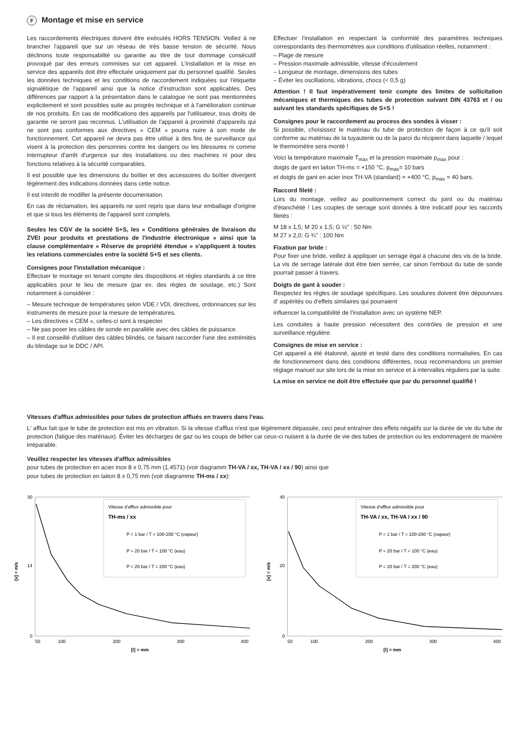F Montage et mise en service
Les raccordements électriques doivent être exécutés HORS TENSION. Veillez à ne brancher l'appareil que sur un réseau de très basse tension de sécurité. Nous déclinons toute responsabilité ou garantie au titre de tout dommage consécutif provoqué par des erreurs commises sur cet appareil. L'installation et la mise en service des appareils doit être effectuée uniquement par du personnel qualifié. Seules les données techniques et les conditions de raccordement indiquées sur l'étiquette signalétique de l'appareil ainsi que la notice d'instruction sont applicables. Des différences par rapport à la présentation dans le catalogue ne sont pas mentionnées explicitement et sont possibles suite au progrès technique et à l'amélioration continue de nos produits. En cas de modifications des appareils par l'utilisateur, tous droits de garantie ne seront pas reconnus. L'utilisation de l'appareil à proximité d'appareils qui ne sont pas conformes aux directives « CEM » pourra nuire à son mode de fonctionnement. Cet appareil ne devra pas être utilisé à des fins de surveillance qui visent à la protection des personnes contre les dangers ou les blessures ni comme interrupteur d'arrêt d'urgence sur des installations ou des machines ni pour des fonctions relatives à la sécurité comparables.
Il est possible que les dimensions du boîtier et des accessoires du boîtier divergent légèrement des indications données dans cette notice.
Il est interdit de modifier la présente documentation.
En cas de réclamation, les appareils ne sont repris que dans leur emballage d'origine et que si tous les éléments de l'appareil sont complets.
Seules les CGV de la société S+S, les « Conditions générales de livraison du ZVEI pour produits et prestations de l'industrie électronique » ainsi que la clause complémentaire « Réserve de propriété étendue » s'appliquent à toutes les relations commerciales entre la société S+S et ses clients.
Consignes pour l'installation mécanique :
Effectuer le montage en tenant compte des dispositions et règles standards à ce titre applicables pour le lieu de mesure (par ex. des règles de soudage, etc.) Sont notamment à considérer :
– Mesure technique de températures selon VDE / VDI, directives, ordonnances sur les instruments de mesure pour la mesure de températures.
– Les directives « CEM », celles-ci sont à respecter.
– Ne pas poser les câbles de sonde en parallèle avec des câbles de puissance.
– Il est conseillé d'utiliser des câbles blindés, ce faisant raccorder l'une des extrémités du blindage sur le DDC / API.
Effectuer l'installation en respectant la conformité des paramètres techniques correspondants des thermomètres aux conditions d'utilisation réelles, notamment :
– Plage de mesure
– Pression maximale admissible, vitesse d'écoulement
– Longueur de montage, dimensions des tubes
– Éviter les oscillations, vibrations, chocs (< 0,5 g)
Attention ! Il faut impérativement tenir compte des limites de sollicitation mécaniques et thermiques des tubes de protection suivant DIN 43763 et / ou suivant les standards spécifiques de S+S !
Consignes pour le raccordement au process des sondes à visser :
Si possible, choisissez le matériau du tube de protection de façon à ce qu'il soit conforme au matériau de la tuyauterie ou de la paroi du récipient dans laquelle / lequel le thermomètre sera monté !
Voici la température maximale T<sub>max</sub> et la pression maximale p<sub>max</sub> pour :
doigts de gant en laiton TH-ms = +150 °C, p<sub>max</sub>= 10 bars
et doigts de gant en acier inox TH-VA (standard) = +400 °C, p<sub>max</sub> = 40 bars.
Raccord fileté :
Lors du montage, veillez au positionnement correct du joint ou du matériau d'étanchéité ! Les couples de serrage sont donnés à titre indicatif pour les raccords filetés :
M 18 x 1,5; M 20 x 1,5; G ½" : 50 Nm
M 27 x 2,0; G ¾" : 100 Nm
Fixation par bride :
Pour fixer une bride, veillez à appliquer un serrage égal à chacune des vis de la bride. La vis de serrage latérale doit être bien serrée, car sinon l'embout du tube de sonde pourrait passer à travers.
Doigts de gant à souder :
Respectez les règles de soudage spécifiques. Les soudures doivent être dépourvues d' aspérités ou d'effets similaires qui pourraient
influencer la compatibilité de l'installation avec un système NEP.
Les conduites à haute pression nécessitent des contrôles de pression et une surveillance régulière.
Consignes de mise en service :
Cet appareil a été étalonné, ajusté et testé dans des conditions normalisées. En cas de fonctionnement dans des conditions différentes, nous recommandons un premier réglage manuel sur site lors de la mise en service et à intervalles réguliers par la suite.
La mise en service ne doit être effectuée que par du personnel qualifié !
Vitesses d'afflux admissibles pour tubes de protection afflués en travers dans l'eau.
L' afflux fait que le tube de protection est mis en vibration. Si la vitesse d'afflux n'est que légèrement dépassée, ceci peut entraîner des effets négatifs sur la durée de vie du tube de protection (fatigue des matériaux). Éviter les décharges de gaz ou les coups de bélier car ceux-ci nuisent à la durée de vie des tubes de protection ou les endommagent de manière irréparable.
Veuillez respecter les vitesses d'afflux admissibles
pour tubes de protection en acier inox 8 x 0,75 mm (1.4571) (voir diagramm TH-VA / xx, TH-VA / xx / 90) ainsi que
pour tubes de protection en laiton 8 x 0,75 mm (voir diagramme TH-ms / xx):
[v] = m/s
30
14
0
50
100
200
300
400
[l] = mm
Vitesse d'afflux admissible pour
TH-ms / xx
P = 1 bar / T = 100-200 °C (vapeur)
P = 20 bar / T = 100 °C (eau)
P = 20 bar / T = 200 °C (eau)
[v] = m/s
40
20
0
50
100
200
300
400
[l] = mm
Vitesse d'afflux admissible pour
TH-VA / xx, TH-VA / xx / 90
P = 1 bar / T = 100-200 °C (vapeur)
P = 20 bar / T = 100 °C (eau)
P = 20 bar / T = 200 °C (eau)